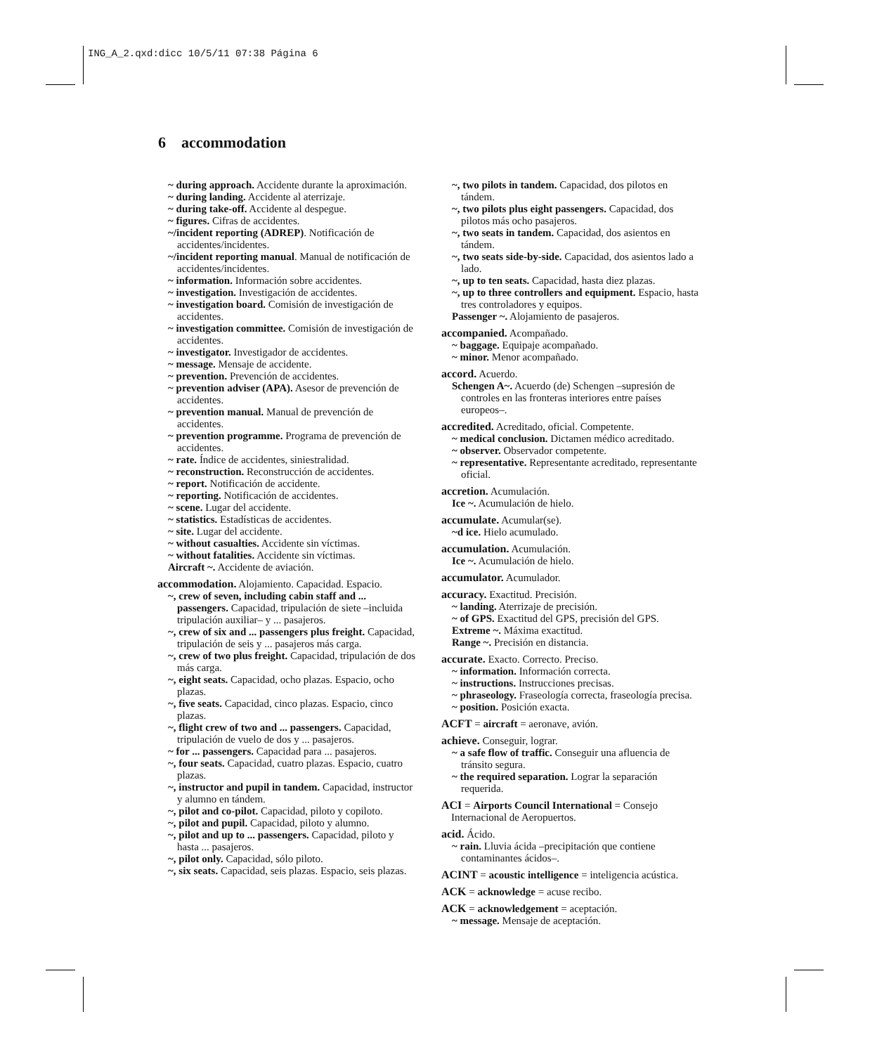ING_A_2.qxd:dicc 10/5/11 07:38 Página 6
6 accommodation
~ during approach. Accidente durante la aproximación.
~ during landing. Accidente al aterrizaje.
~ during take-off. Accidente al despegue.
~ figures. Cifras de accidentes.
~/incident reporting (ADREP). Notificación de accidentes/incidentes.
~/incident reporting manual. Manual de notificación de accidentes/incidentes.
~ information. Información sobre accidentes.
~ investigation. Investigación de accidentes.
~ investigation board. Comisión de investigación de accidentes.
~ investigation committee. Comisión de investigación de accidentes.
~ investigator. Investigador de accidentes.
~ message. Mensaje de accidente.
~ prevention. Prevención de accidentes.
~ prevention adviser (APA). Asesor de prevención de accidentes.
~ prevention manual. Manual de prevención de accidentes.
~ prevention programme. Programa de prevención de accidentes.
~ rate. Índice de accidentes, siniestralidad.
~ reconstruction. Reconstrucción de accidentes.
~ report. Notificación de accidente.
~ reporting. Notificación de accidentes.
~ scene. Lugar del accidente.
~ statistics. Estadísticas de accidentes.
~ site. Lugar del accidente.
~ without casualties. Accidente sin víctimas.
~ without fatalities. Accidente sin víctimas.
Aircraft ~. Accidente de aviación.
accommodation. Alojamiento. Capacidad. Espacio.
~, crew of seven, including cabin staff and ... passengers. Capacidad, tripulación de siete –incluida tripulación auxiliar– y ... pasajeros.
~, crew of six and ... passengers plus freight. Capacidad, tripulación de seis y ... pasajeros más carga.
~, crew of two plus freight. Capacidad, tripulación de dos más carga.
~, eight seats. Capacidad, ocho plazas. Espacio, ocho plazas.
~, five seats. Capacidad, cinco plazas. Espacio, cinco plazas.
~, flight crew of two and ... passengers. Capacidad, tripulación de vuelo de dos y ... pasajeros.
~ for ... passengers. Capacidad para ... pasajeros.
~, four seats. Capacidad, cuatro plazas. Espacio, cuatro plazas.
~, instructor and pupil in tandem. Capacidad, instructor y alumno en tándem.
~, pilot and co-pilot. Capacidad, piloto y copiloto.
~, pilot and pupil. Capacidad, piloto y alumno.
~, pilot and up to ... passengers. Capacidad, piloto y hasta ... pasajeros.
~, pilot only. Capacidad, sólo piloto.
~, six seats. Capacidad, seis plazas. Espacio, seis plazas.
~, two pilots in tandem. Capacidad, dos pilotos en tándem.
~, two pilots plus eight passengers. Capacidad, dos pilotos más ocho pasajeros.
~, two seats in tandem. Capacidad, dos asientos en tándem.
~, two seats side-by-side. Capacidad, dos asientos lado a lado.
~, up to ten seats. Capacidad, hasta diez plazas.
~, up to three controllers and equipment. Espacio, hasta tres controladores y equipos.
Passenger ~. Alojamiento de pasajeros.
accompanied. Acompañado.
~ baggage. Equipaje acompañado.
~ minor. Menor acompañado.
accord. Acuerdo.
Schengen A~. Acuerdo (de) Schengen –supresión de controles en las fronteras interiores entre países europeos–.
accredited. Acreditado, oficial. Competente.
~ medical conclusion. Dictamen médico acreditado.
~ observer. Observador competente.
~ representative. Representante acreditado, representante oficial.
accretion. Acumulación.
Ice ~. Acumulación de hielo.
accumulate. Acumular(se).
~d ice. Hielo acumulado.
accumulation. Acumulación.
Ice ~. Acumulación de hielo.
accumulator. Acumulador.
accuracy. Exactitud. Precisión.
~ landing. Aterrizaje de precisión.
~ of GPS. Exactitud del GPS, precisión del GPS.
Extreme ~. Máxima exactitud.
Range ~. Precisión en distancia.
accurate. Exacto. Correcto. Preciso.
~ information. Información correcta.
~ instructions. Instrucciones precisas.
~ phraseology. Fraseología correcta, fraseología precisa.
~ position. Posición exacta.
ACFT = aircraft = aeronave, avión.
achieve. Conseguir, lograr.
~ a safe flow of traffic. Conseguir una afluencia de tránsito segura.
~ the required separation. Lograr la separación requerida.
ACI = Airports Council International = Consejo Internacional de Aeropuertos.
acid. Ácido.
~ rain. Lluvia ácida –precipitación que contiene contaminantes ácidos–.
ACINT = acoustic intelligence = inteligencia acústica.
ACK = acknowledge = acuse recibo.
ACK = acknowledgement = aceptación.
~ message. Mensaje de aceptación.